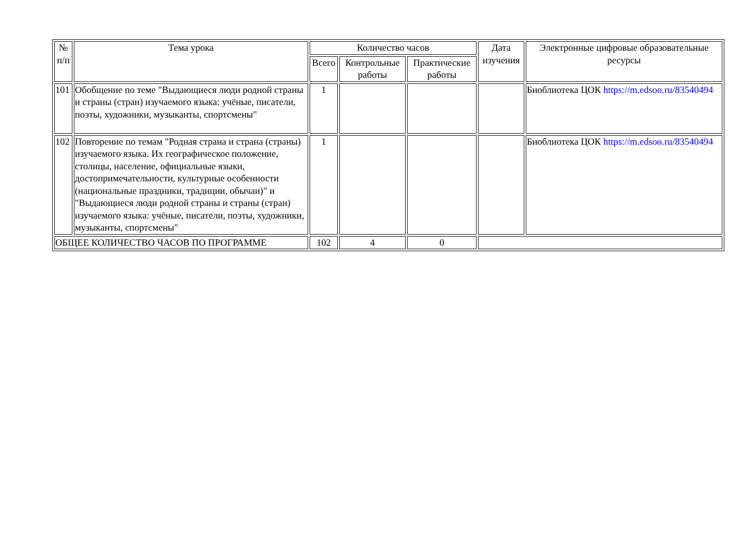| № п/п | Тема урока | Количество часов | | | Дата изучения | Электронные цифровые образовательные ресурсы |
| --- | --- | --- | --- | --- | --- | --- |
| | | Всего | Контрольные работы | Практические работы | | |
| 101 | Обобщение по теме "Выдающиеся люди родной страны и страны (стран) изучаемого языка: учёные, писатели, поэты, художники, музыканты, спортсмены" | 1 | | | | Биоблиотека ЦОК https://m.edsoo.ru/83540494 |
| 102 | Повторение по темам "Родная страна и страна (страны) изучаемого языка. Их географическое положение, столицы, население, официальные языки, достопримечательности, культурные особенности (национальные праздники, традиции, обычаи)" и "Выдающиеся люди родной страны и страны (стран) изучаемого языка: учёные, писатели, поэты, художники, музыканты, спортсмены" | 1 | | | | Биоблиотека ЦОК https://m.edsoo.ru/83540494 |
| ОБЩЕЕ КОЛИЧЕСТВО ЧАСОВ ПО ПРОГРАММЕ | | 102 | 4 | 0 | | |